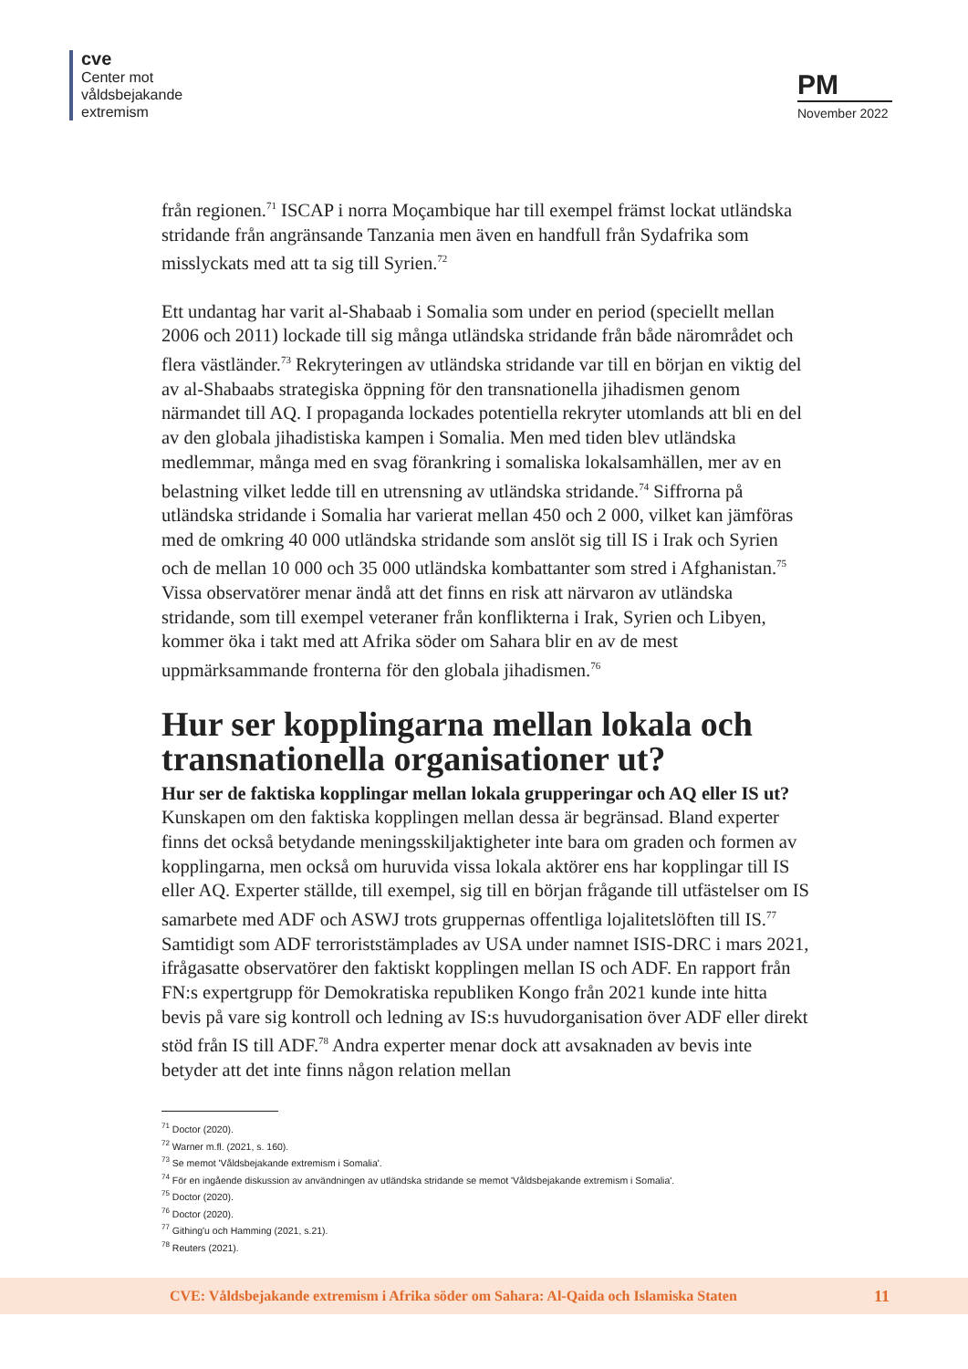cve
Center mot
våldsbejakande
extremism
PM
November 2022
från regionen.<sup>71</sup> ISCAP i norra Moçambique har till exempel främst lockat utländska stridande från angränsande Tanzania men även en handfull från Sydafrika som misslyckats med att ta sig till Syrien.<sup>72</sup>
Ett undantag har varit al-Shabaab i Somalia som under en period (speciellt mellan 2006 och 2011) lockade till sig många utländska stridande från både närområdet och flera västländer.<sup>73</sup> Rekryteringen av utländska stridande var till en början en viktig del av al-Shabaabs strategiska öppning för den transnationella jihadismen genom närmandet till AQ. I propaganda lockades potentiella rekryter utomlands att bli en del av den globala jihadistiska kampen i Somalia. Men med tiden blev utländska medlemmar, många med en svag förankring i somaliska lokalsamhällen, mer av en belastning vilket ledde till en utrensning av utländska stridande.<sup>74</sup> Siffrorna på utländska stridande i Somalia har varierat mellan 450 och 2 000, vilket kan jämföras med de omkring 40 000 utländska stridande som anslöt sig till IS i Irak och Syrien och de mellan 10 000 och 35 000 utländska kombattanter som stred i Afghanistan.<sup>75</sup> Vissa observatörer menar ändå att det finns en risk att närvaron av utländska stridande, som till exempel veteraner från konflikterna i Irak, Syrien och Libyen, kommer öka i takt med att Afrika söder om Sahara blir en av de mest uppmärksammande fronterna för den globala jihadismen.<sup>76</sup>
Hur ser kopplingarna mellan lokala och transnationella organisationer ut?
Hur ser de faktiska kopplingar mellan lokala grupperingar och AQ eller IS ut?
Kunskapen om den faktiska kopplingen mellan dessa är begränsad. Bland experter finns det också betydande meningsskiljaktigheter inte bara om graden och formen av kopplingarna, men också om huruvida vissa lokala aktörer ens har kopplingar till IS eller AQ. Experter ställde, till exempel, sig till en början frågande till utfästelser om IS samarbete med ADF och ASWJ trots gruppernas offentliga lojalitetslöften till IS.<sup>77</sup> Samtidigt som ADF terroriststämplades av USA under namnet ISIS-DRC i mars 2021, ifrågasatte observatörer den faktiskt kopplingen mellan IS och ADF. En rapport från FN:s expertgrupp för Demokratiska republiken Kongo från 2021 kunde inte hitta bevis på vare sig kontroll och ledning av IS:s huvudorganisation över ADF eller direkt stöd från IS till ADF.<sup>78</sup> Andra experter menar dock att avsaknaden av bevis inte betyder att det inte finns någon relation mellan
<sup>71</sup> Doctor (2020).
<sup>72</sup> Warner m.fl. (2021, s. 160).
<sup>73</sup> Se memot 'Våldsbejakande extremism i Somalia'.
<sup>74</sup> För en ingående diskussion av användningen av utländska stridande se memot 'Våldsbejakande extremism i Somalia'.
<sup>75</sup> Doctor (2020).
<sup>76</sup> Doctor (2020).
<sup>77</sup> Githing'u och Hamming (2021, s.21).
<sup>78</sup> Reuters (2021).
CVE: Våldsbejakande extremism i Afrika söder om Sahara: Al-Qaida och Islamiska Staten 11